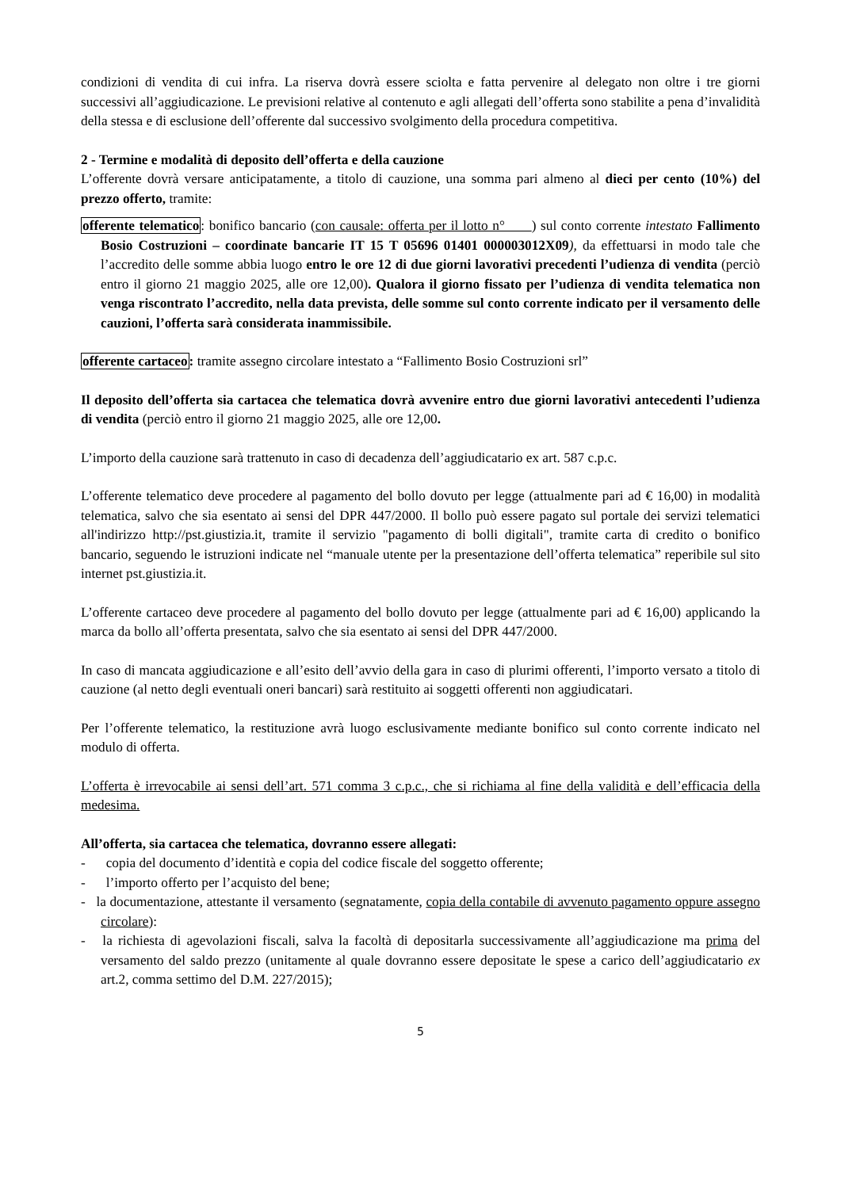condizioni di vendita di cui infra. La riserva dovrà essere sciolta e fatta pervenire al delegato non oltre i tre giorni successivi all’aggiudicazione. Le previsioni relative al contenuto e agli allegati dell’offerta sono stabilite a pena d’invalidità della stessa e di esclusione dell’offerente dal successivo svolgimento della procedura competitiva.
2 - Termine e modalità di deposito dell’offerta e della cauzione
L’offerente dovrà versare anticipatamente, a titolo di cauzione, una somma pari almeno al dieci per cento (10%) del prezzo offerto, tramite:
offerente telematico: bonifico bancario (con causale: offerta per il lotto n° ) sul conto corrente intestato Fallimento Bosio Costruzioni – coordinate bancarie IT 15 T 05696 01401 000003012X09), da effettuarsi in modo tale che l’accredito delle somme abbia luogo entro le ore 12 di due giorni lavorativi precedenti l’udienza di vendita (perciò entro il giorno 21 maggio 2025, alle ore 12,00). Qualora il giorno fissato per l’udienza di vendita telematica non venga riscontrato l’accredito, nella data prevista, delle somme sul conto corrente indicato per il versamento delle cauzioni, l’offerta sarà considerata inammissibile.
offerente cartaceo: tramite assegno circolare intestato a “Fallimento Bosio Costruzioni srl”
Il deposito dell’offerta sia cartacea che telematica dovrà avvenire entro due giorni lavorativi antecedenti l’udienza di vendita (perciò entro il giorno 21 maggio 2025, alle ore 12,00.
L’importo della cauzione sarà trattenuto in caso di decadenza dell’aggiudicatario ex art. 587 c.p.c.
L’offerente telematico deve procedere al pagamento del bollo dovuto per legge (attualmente pari ad € 16,00) in modalità telematica, salvo che sia esentato ai sensi del DPR 447/2000. Il bollo può essere pagato sul portale dei servizi telematici all'indirizzo http://pst.giustizia.it, tramite il servizio "pagamento di bolli digitali", tramite carta di credito o bonifico bancario, seguendo le istruzioni indicate nel “manuale utente per la presentazione dell’offerta telematica” reperibile sul sito internet pst.giustizia.it.
L’offerente cartaceo deve procedere al pagamento del bollo dovuto per legge (attualmente pari ad € 16,00) applicando la marca da bollo all’offerta presentata, salvo che sia esentato ai sensi del DPR 447/2000.
In caso di mancata aggiudicazione e all’esito dell’avvio della gara in caso di plurimi offerenti, l’importo versato a titolo di cauzione (al netto degli eventuali oneri bancari) sarà restituito ai soggetti offerenti non aggiudicatari.
Per l’offerente telematico, la restituzione avrà luogo esclusivamente mediante bonifico sul conto corrente indicato nel modulo di offerta.
L’offerta è irrevocabile ai sensi dell’art. 571 comma 3 c.p.c., che si richiama al fine della validità e dell’efficacia della medesima.
All’offerta, sia cartacea che telematica, dovranno essere allegati:
- copia del documento d’identità e copia del codice fiscale del soggetto offerente;
- l’importo offerto per l’acquisto del bene;
- la documentazione, attestante il versamento (segnatamente, copia della contabile di avvenuto pagamento oppure assegno circolare):
- la richiesta di agevolazioni fiscali, salva la facoltà di depositarla successivamente all’aggiudicazione ma prima del versamento del saldo prezzo (unitamente al quale dovranno essere depositate le spese a carico dell’aggiudicatario ex art.2, comma settimo del D.M. 227/2015);
5